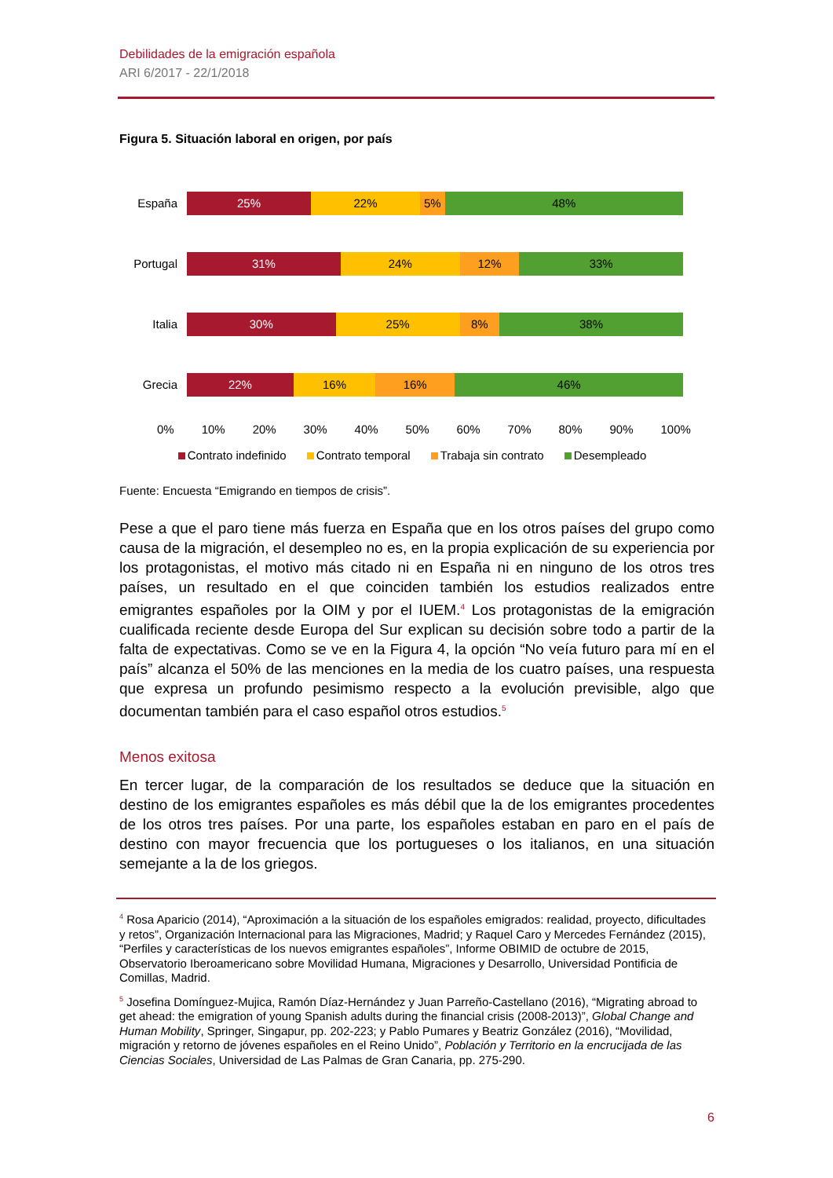Debilidades de la emigración española
ARI 6/2017 - 22/1/2018
Figura 5. Situación laboral en origen, por país
España
25% 22% 5% 48%
Portugal
31% 24% 12% 33%
Italia
30% 25% 8% 38%
Grecia
22% 16% 16% 46%
0% 10% 20% 30% 40% 50% 60% 70% 80% 90% 100%
Contrato indefinido Contrato temporal Trabaja sin contrato Desempleado
Fuente: Encuesta “Emigrando en tiempos de crisis”.
Pese a que el paro tiene más fuerza en España que en los otros países del grupo como causa de la migración, el desempleo no es, en la propia explicación de su experiencia por los protagonistas, el motivo más citado ni en España ni en ninguno de los otros tres países, un resultado en el que coinciden también los estudios realizados entre emigrantes españoles por la OIM y por el IUEM.<sup>4</sup> Los protagonistas de la emigración cualificada reciente desde Europa del Sur explican su decisión sobre todo a partir de la falta de expectativas. Como se ve en la Figura 4, la opción “No veía futuro para mí en el país” alcanza el 50% de las menciones en la media de los cuatro países, una respuesta que expresa un profundo pesimismo respecto a la evolución previsible, algo que documentan también para el caso español otros estudios.<sup>5</sup>
Menos exitosa
En tercer lugar, de la comparación de los resultados se deduce que la situación en destino de los emigrantes españoles es más débil que la de los emigrantes procedentes de los otros tres países. Por una parte, los españoles estaban en paro en el país de destino con mayor frecuencia que los portugueses o los italianos, en una situación semejante a la de los griegos.
<sup>4</sup> Rosa Aparicio (2014), “Aproximación a la situación de los españoles emigrados: realidad, proyecto, dificultades y retos”, Organización Internacional para las Migraciones, Madrid; y Raquel Caro y Mercedes Fernández (2015), “Perfiles y características de los nuevos emigrantes españoles”, Informe OBIMID de octubre de 2015, Observatorio Iberoamericano sobre Movilidad Humana, Migraciones y Desarrollo, Universidad Pontificia de Comillas, Madrid.
<sup>5</sup> Josefina Domínguez-Mujica, Ramón Díaz-Hernández y Juan Parreño-Castellano (2016), “Migrating abroad to get ahead: the emigration of young Spanish adults during the financial crisis (2008-2013)”, Global Change and Human Mobility, Springer, Singapur, pp. 202-223; y Pablo Pumares y Beatriz González (2016), “Movilidad, migración y retorno de jóvenes españoles en el Reino Unido”, Población y Territorio en la encrucijada de las Ciencias Sociales, Universidad de Las Palmas de Gran Canaria, pp. 275-290.
6